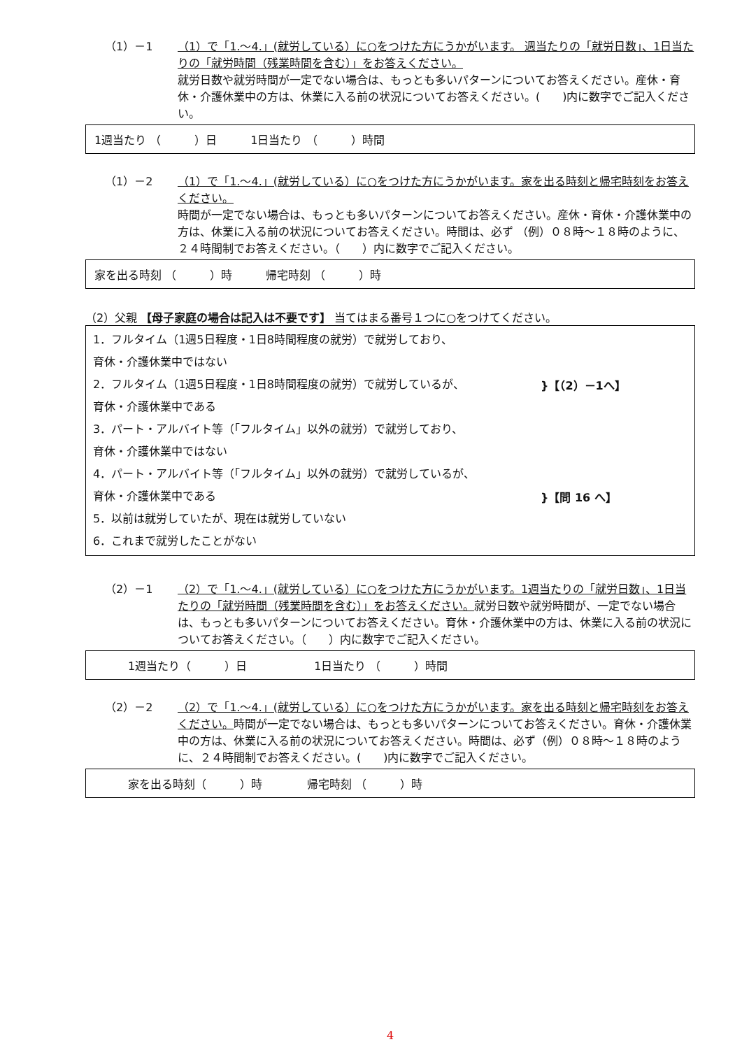（1）－1 （1）で「1.～4.」(就労している）に○をつけた方にうかがいます。 週当たりの「就労日数」、1日当たりの「就労時間（残業時間を含む）」をお答えください。
就労日数や就労時間が一定でない場合は、もっとも多いパターンについてお答えください。産休・育休・介護休業中の方は、休業に入る前の状況についてお答えください。(　　)内に数字でご記入ください。
1週当たり （　　　）日　　　1日当たり （　　　）時間
（1）－2 （1）で「1.～4.」(就労している）に○をつけた方にうかがいます。家を出る時刻と帰宅時刻をお答えください。
時間が一定でない場合は、もっとも多いパターンについてお答えください。産休・育休・介護休業中の方は、休業に入る前の状況についてお答えください。時間は、必ず （例）０８時～１８時のように、２４時間制でお答えください。（　　）内に数字でご記入ください。
家を出る時刻 （　　　）時　　　帰宅時刻 （　　　）時
（2）父親 【母子家庭の場合は記入は不要です】 当てはまる番号１つに○をつけてください。
1．フルタイム（1週5日程度・1日8時間程度の就労）で就労しており、
育休・介護休業中ではない
2．フルタイム（1週5日程度・1日8時間程度の就労）で就労しているが、
育休・介護休業中である
3．パート・アルバイト等（「フルタイム」以外の就労）で就労しており、
育休・介護休業中ではない
4．パート・アルバイト等（「フルタイム」以外の就労）で就労しているが、
育休・介護休業中である
5．以前は就労していたが、現在は就労していない
6．これまで就労したことがない
}【（2）－1へ】
}【問 16 へ】
（2）－1 （2）で「1.～4.」(就労している）に○をつけた方にうかがいます。1週当たりの「就労日数」、1日当たりの「就労時間（残業時間を含む）」をお答えください。就労日数や就労時間が、一定でない場合は、もっとも多いパターンについてお答えください。育休・介護休業中の方は、休業に入る前の状況についてお答えください。（　　）内に数字でご記入ください。
　　　1週当たり（　　　）日　　　　　　1日当たり （　　　）時間
（2）－2 （2）で「1.～4.」(就労している）に○をつけた方にうかがいます。家を出る時刻と帰宅時刻をお答えください。時間が一定でない場合は、もっとも多いパターンについてお答えください。育休・介護休業中の方は、休業に入る前の状況についてお答えください。時間は、必ず（例）０８時～１８時のように、２４時間制でお答えください。(　　)内に数字でご記入ください。
　　　家を出る時刻（　　　）時　　　　帰宅時刻 （　　　）時
4